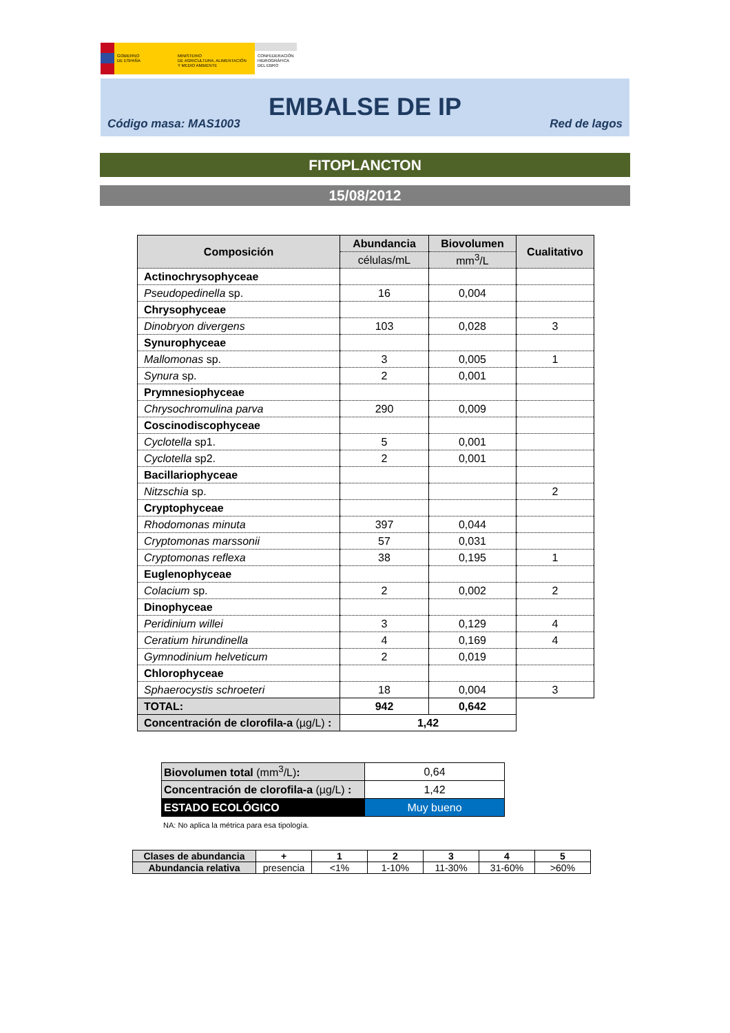GOBIERNO
DE ESPAÑA
MINISTERIO
DE AGRICULTURA, ALIMENTACIÓN
Y MEDIO AMBIENTE
CONFEDERACIÓN
HIDROGRÁFICA
DEL EBRO
EMBALSE DE IP
Código masa: MAS1003 Red de lagos
FITOPLANCTON
15/08/2012
| Composición | Abundancia | Biovolumen | Cualitativo |
| --- | --- | --- | --- |
| | células/mL | mm<sup>3</sup>/L | |
| Actinochrysophyceae | | | |
| Pseudopedinella sp. | 16 | 0,004 | |
| Chrysophyceae | | | |
| Dinobryon divergens | 103 | 0,028 | 3 |
| Synurophyceae | | | |
| Mallomonas sp. | 3 | 0,005 | 1 |
| Synura sp. | 2 | 0,001 | |
| Prymnesiophyceae | | | |
| Chrysochromulina parva | 290 | 0,009 | |
| Coscinodiscophyceae | | | |
| Cyclotella sp1. | 5 | 0,001 | |
| Cyclotella sp2. | 2 | 0,001 | |
| Bacillariophyceae | | | |
| Nitzschia sp. | | | 2 |
| Cryptophyceae | | | |
| Rhodomonas minuta | 397 | 0,044 | |
| Cryptomonas marssonii | 57 | 0,031 | |
| Cryptomonas reflexa | 38 | 0,195 | 1 |
| Euglenophyceae | | | |
| Colacium sp. | 2 | 0,002 | 2 |
| Dinophyceae | | | |
| Peridinium willei | 3 | 0,129 | 4 |
| Ceratium hirundinella | 4 | 0,169 | 4 |
| Gymnodinium helveticum | 2 | 0,019 | |
| Chlorophyceae | | | |
| Sphaerocystis schroeteri | 18 | 0,004 | 3 |
| TOTAL: | 942 | 0,642 | |
| Concentración de clorofila-a (µg/L) : | 1,42 | | |
| Biovolumen total (mm<sup>3</sup>/L) : | 0,64 |
| Concentración de clorofila-a (µg/L) : | 1,42 |
| ESTADO ECOLÓGICO | Muy bueno |
NA: No aplica la métrica para esa tipología.
| Clases de abundancia | + | 1 | 2 | 3 | 4 | 5 |
| Abundancia relativa | presencia | <1% | 1-10% | 11-30% | 31-60% | >60% |